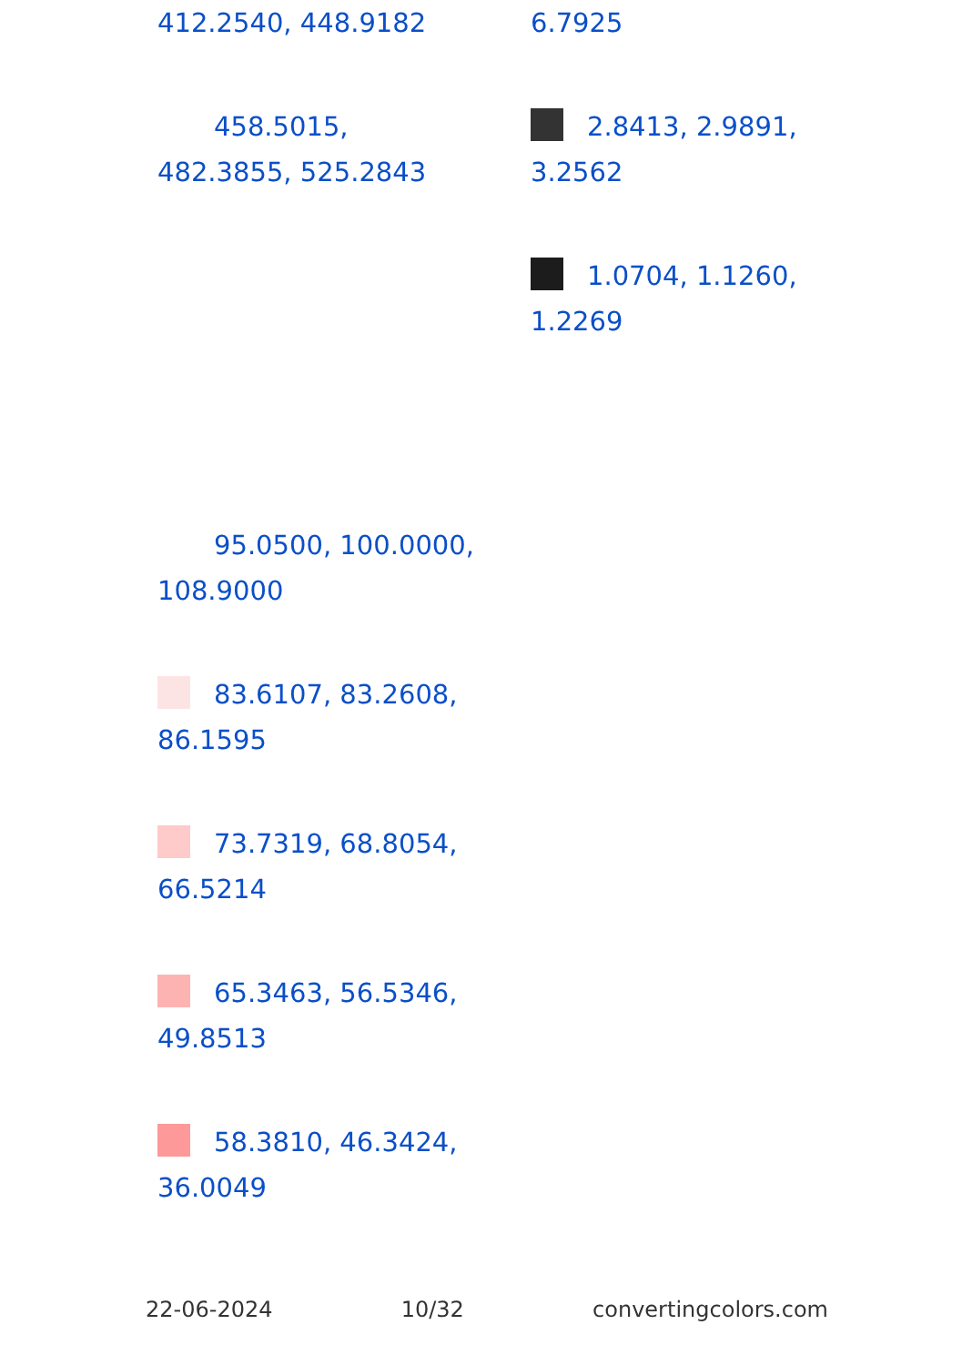412.2540, 448.9182
458.5015,
482.3855, 525.2843
95.0500, 100.0000,
108.9000
83.6107, 83.2608,
86.1595
73.7319, 68.8054,
66.5214
65.3463, 56.5346,
49.8513
58.3810, 46.3424,
36.0049
6.7925
2.8413, 2.9891,
3.2562
1.0704, 1.1260,
1.2269
22-06-2024 10/32 convertingcolors.com